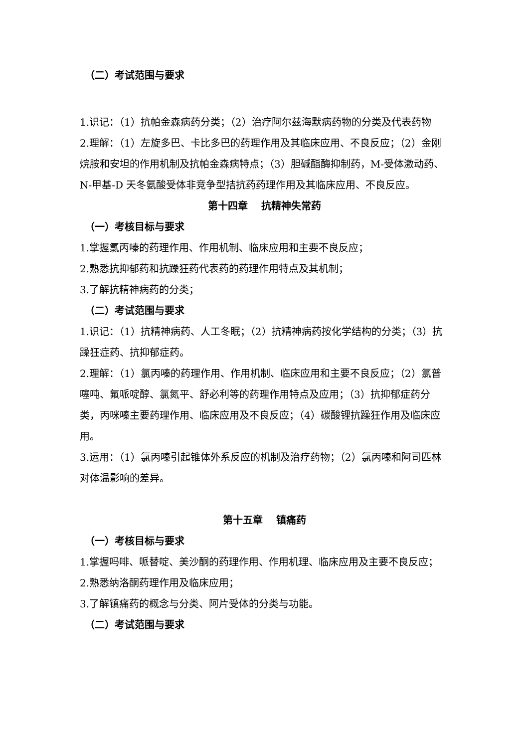（二）考试范围与要求
1.识记：（1）抗帕金森病药分类；（2）治疗阿尔兹海默病药物的分类及代表药物
2.理解：（1）左旋多巴、卡比多巴的药理作用及其临床应用、不良反应；（2）金刚烷胺和安坦的作用机制及抗帕金森病特点；（3）胆碱酯酶抑制药，M-受体激动药、N-甲基-D 天冬氨酸受体非竞争型拮抗药药理作用及其临床应用、不良反应。
第十四章　 抗精神失常药
（一）考核目标与要求
1.掌握氯丙嗪的药理作用、作用机制、临床应用和主要不良反应；
2.熟悉抗抑郁药和抗躁狂药代表药的药理作用特点及其机制；
3.了解抗精神病药的分类；
（二）考试范围与要求
1.识记：（1）抗精神病药、人工冬眠；（2）抗精神病药按化学结构的分类；（3）抗躁狂症药、抗抑郁症药。
2.理解：（1）氯丙嗪的药理作用、作用机制、临床应用和主要不良反应；（2）氯普噻吨、氟哌啶醇、氯氮平、舒必利等的药理作用特点及应用；（3）抗抑郁症药分类，丙咪嗪主要药理作用、临床应用及不良反应；（4）碳酸锂抗躁狂作用及临床应用。
3.运用：（1）氯丙嗪引起锥体外系反应的机制及治疗药物；（2）氯丙嗪和阿司匹林对体温影响的差异。
第十五章　 镇痛药
（一）考核目标与要求
1.掌握吗啡、哌替啶、美沙酮的药理作用、作用机理、临床应用及主要不良反应；
2.熟悉纳洛酮药理作用及临床应用；
3.了解镇痛药的概念与分类、阿片受体的分类与功能。
（二）考试范围与要求